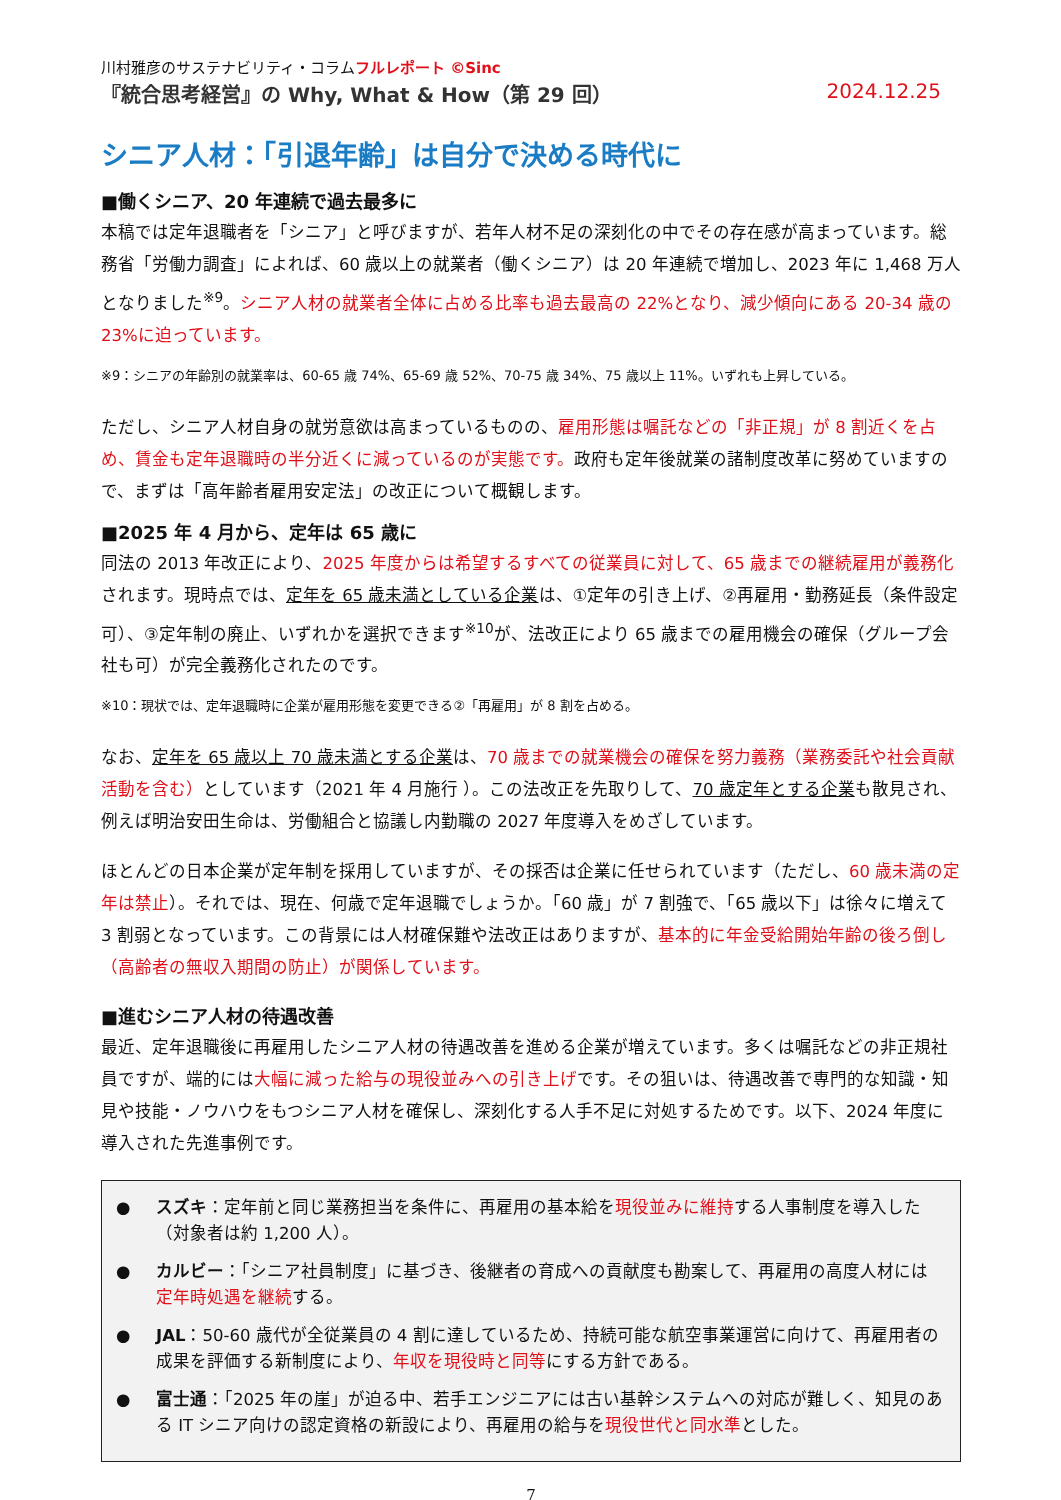川村雅彦のサステナビリティ・コラムフルレポート ©Sinc
『統合思考経営』の Why, What & How（第 29 回） 2024.12.25
シニア人材：「引退年齢」は自分で決める時代に
■働くシニア、20 年連続で過去最多に
本稿では定年退職者を「シニア」と呼びますが、若年人材不足の深刻化の中でその存在感が高まっています。総務省「労働力調査」によれば、60 歳以上の就業者（働くシニア）は 20 年連続で増加し、2023 年に 1,468 万人となりました<sup>※9</sup>。シニア人材の就業者全体に占める比率も過去最高の 22%となり、減少傾向にある 20-34 歳の 23%に迫っています。
※9：シニアの年齢別の就業率は、60-65 歳 74%、65-69 歳 52%、70-75 歳 34%、75 歳以上 11%。いずれも上昇している。
ただし、シニア人材自身の就労意欲は高まっているものの、雇用形態は嘱託などの「非正規」が 8 割近くを占め、賃金も定年退職時の半分近くに減っているのが実態です。政府も定年後就業の諸制度改革に努めていますので、まずは「高年齢者雇用安定法」の改正について概観します。
■2025 年 4 月から、定年は 65 歳に
同法の 2013 年改正により、2025 年度からは希望するすべての従業員に対して、65 歳までの継続雇用が義務化されます。現時点では、定年を 65 歳未満としている企業は、①定年の引き上げ、②再雇用・勤務延長（条件設定可）、③定年制の廃止、いずれかを選択できます<sup>※10</sup>が、法改正により 65 歳までの雇用機会の確保（グループ会社も可）が完全義務化されたのです。
※10：現状では、定年退職時に企業が雇用形態を変更できる②「再雇用」が 8 割を占める。
なお、定年を 65 歳以上 70 歳未満とする企業は、70 歳までの就業機会の確保を努力義務（業務委託や社会貢献活動を含む）としています（2021 年 4 月施行 ）。この法改正を先取りして、70 歳定年とする企業も散見され、例えば明治安田生命は、労働組合と協議し内勤職の 2027 年度導入をめざしています。
ほとんどの日本企業が定年制を採用していますが、その採否は企業に任せられています（ただし、60 歳未満の定年は禁止）。それでは、現在、何歳で定年退職でしょうか。「60 歳」が 7 割強で、「65 歳以下」は徐々に増えて 3 割弱となっています。この背景には人材確保難や法改正はありますが、基本的に年金受給開始年齢の後ろ倒し（高齢者の無収入期間の防止）が関係しています。
■進むシニア人材の待遇改善
最近、定年退職後に再雇用したシニア人材の待遇改善を進める企業が増えています。多くは嘱託などの非正規社員ですが、端的には大幅に減った給与の現役並みへの引き上げです。その狙いは、待遇改善で専門的な知識・知見や技能・ノウハウをもつシニア人材を確保し、深刻化する人手不足に対処するためです。以下、2024 年度に導入された先進事例です。
● スズキ：定年前と同じ業務担当を条件に、再雇用の基本給を現役並みに維持する人事制度を導入した（対象者は約 1,200 人）。
● カルビー：「シニア社員制度」に基づき、後継者の育成への貢献度も勘案して、再雇用の高度人材には定年時処遇を継続する。
● JAL：50-60 歳代が全従業員の 4 割に達しているため、持続可能な航空事業運営に向けて、再雇用者の成果を評価する新制度により、年収を現役時と同等にする方針である。
● 富士通：「2025 年の崖」が迫る中、若手エンジニアには古い基幹システムへの対応が難しく、知見のある IT シニア向けの認定資格の新設により、再雇用の給与を現役世代と同水準とした。
7